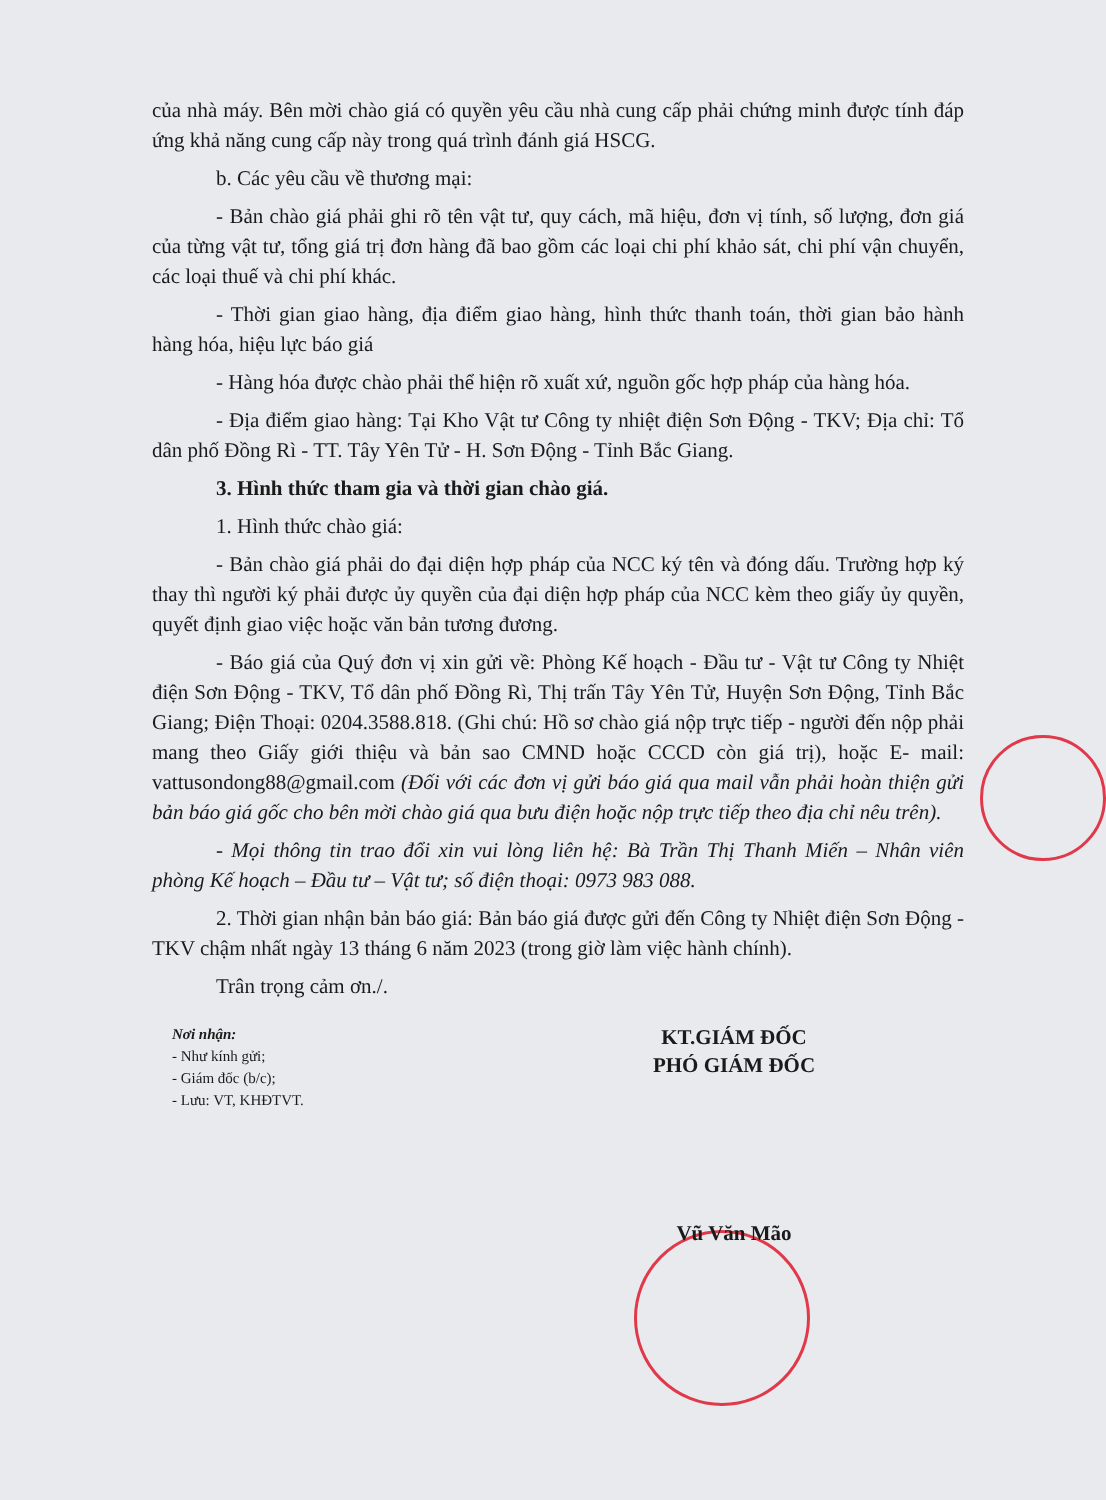của nhà máy. Bên mời chào giá có quyền yêu cầu nhà cung cấp phải chứng minh được tính đáp ứng khả năng cung cấp này trong quá trình đánh giá HSCG.
b. Các yêu cầu về thương mại:
- Bản chào giá phải ghi rõ tên vật tư, quy cách, mã hiệu, đơn vị tính, số lượng, đơn giá của từng vật tư, tổng giá trị đơn hàng đã bao gồm các loại chi phí khảo sát, chi phí vận chuyển, các loại thuế và chi phí khác.
- Thời gian giao hàng, địa điểm giao hàng, hình thức thanh toán, thời gian bảo hành hàng hóa, hiệu lực báo giá
- Hàng hóa được chào phải thể hiện rõ xuất xứ, nguồn gốc hợp pháp của hàng hóa.
- Địa điểm giao hàng: Tại Kho Vật tư Công ty nhiệt điện Sơn Động - TKV; Địa chỉ: Tổ dân phố Đồng Rì - TT. Tây Yên Tử - H. Sơn Động - Tỉnh Bắc Giang.
3. Hình thức tham gia và thời gian chào giá.
1. Hình thức chào giá:
- Bản chào giá phải do đại diện hợp pháp của NCC ký tên và đóng dấu. Trường hợp ký thay thì người ký phải được ủy quyền của đại diện hợp pháp của NCC kèm theo giấy ủy quyền, quyết định giao việc hoặc văn bản tương đương.
- Báo giá của Quý đơn vị xin gửi về: Phòng Kế hoạch - Đầu tư - Vật tư Công ty Nhiệt điện Sơn Động - TKV, Tổ dân phố Đồng Rì, Thị trấn Tây Yên Tử, Huyện Sơn Động, Tỉnh Bắc Giang; Điện Thoại: 0204.3588.818. (Ghi chú: Hồ sơ chào giá nộp trực tiếp - người đến nộp phải mang theo Giấy giới thiệu và bản sao CMND hoặc CCCD còn giá trị), hoặc E- mail: vattusondong88@gmail.com (Đối với các đơn vị gửi báo giá qua mail vẫn phải hoàn thiện gửi bản báo giá gốc cho bên mời chào giá qua bưu điện hoặc nộp trực tiếp theo địa chỉ nêu trên).
- Mọi thông tin trao đổi xin vui lòng liên hệ: Bà Trần Thị Thanh Miến – Nhân viên phòng Kế hoạch – Đầu tư – Vật tư; số điện thoại: 0973 983 088.
2. Thời gian nhận bản báo giá: Bản báo giá được gửi đến Công ty Nhiệt điện Sơn Động - TKV chậm nhất ngày 13 tháng 6 năm 2023 (trong giờ làm việc hành chính).
Trân trọng cảm ơn./.
Nơi nhận:
- Như kính gửi;
- Giám đốc (b/c);
- Lưu: VT, KHĐTVT.
KT.GIÁM ĐỐC
PHÓ GIÁM ĐỐC
Vũ Văn Mão